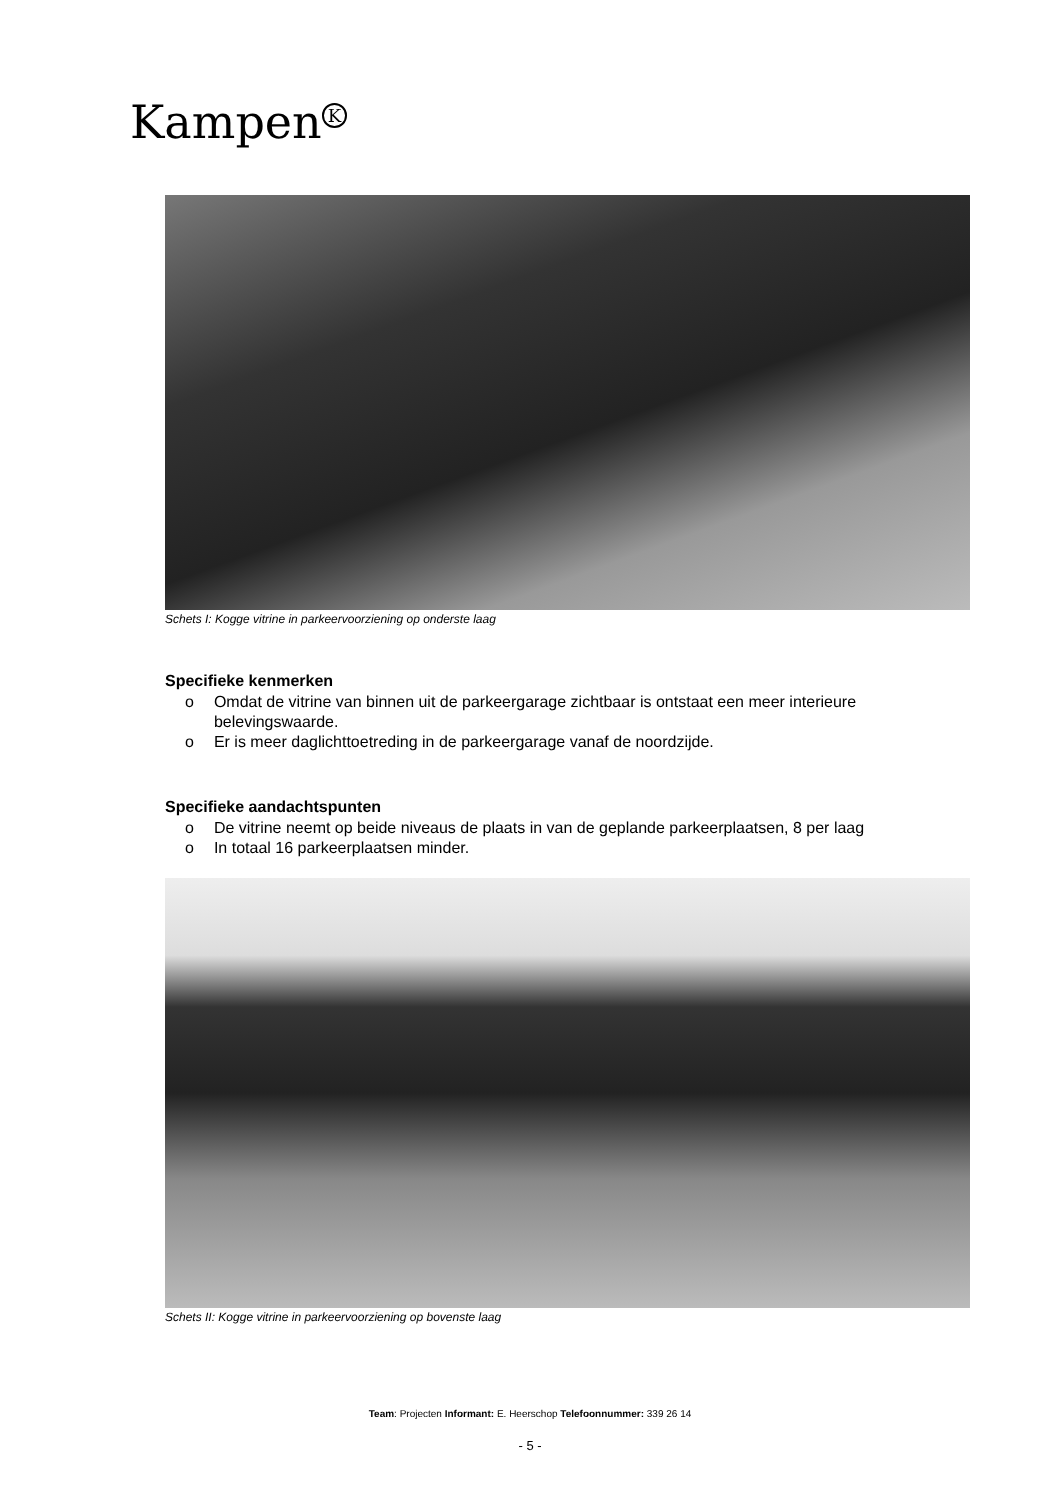Kampen<sup>K</sup>
Schets I: Kogge vitrine in parkeervoorziening op onderste laag
Specifieke kenmerken
o Omdat de vitrine van binnen uit de parkeergarage zichtbaar is ontstaat een meer interieure belevingswaarde.
o Er is meer daglichttoetreding in de parkeergarage vanaf de noordzijde.
Specifieke aandachtspunten
o De vitrine neemt op beide niveaus de plaats in van de geplande parkeerplaatsen, 8 per laag
o In totaal 16 parkeerplaatsen minder.
Schets II: Kogge vitrine in parkeervoorziening op bovenste laag
Team: Projecten Informant: E. Heerschop Telefoonnummer: 339 26 14
- 5 -